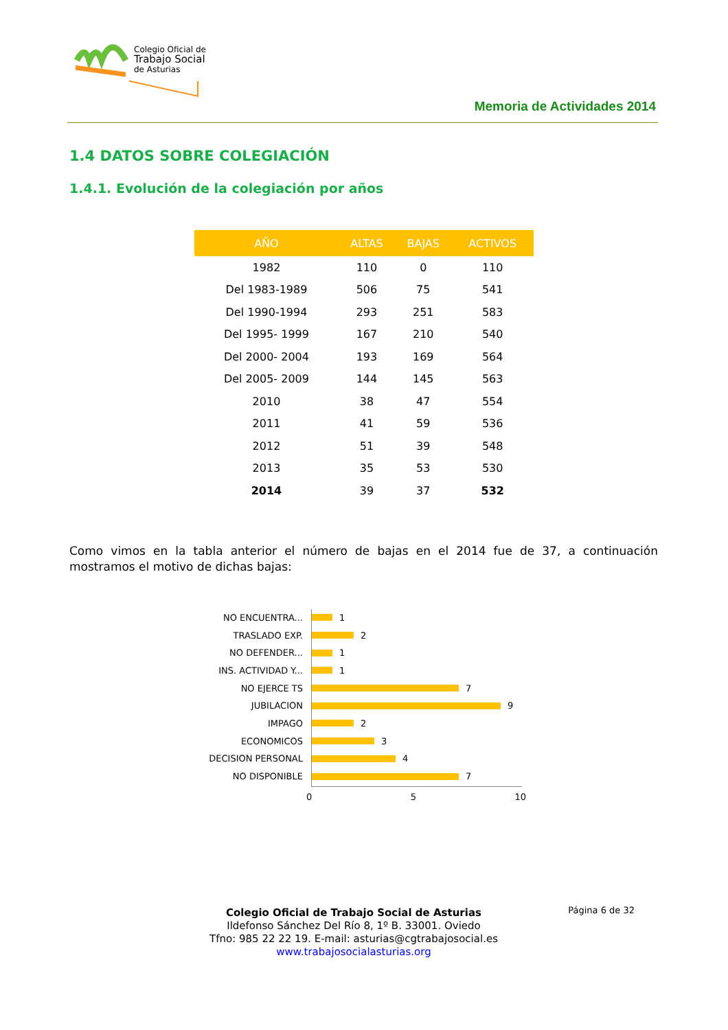Colegio Oficial de
Trabajo Social
de Asturias
Memoria de Actividades 2014
1.4 DATOS SOBRE COLEGIACIÓN
1.4.1. Evolución de la colegiación por años
| AÑO | ALTAS | BAJAS | ACTIVOS |
| --- | --- | --- | --- |
| 1982 | 110 | 0 | 110 |
| Del 1983-1989 | 506 | 75 | 541 |
| Del 1990-1994 | 293 | 251 | 583 |
| Del 1995- 1999 | 167 | 210 | 540 |
| Del 2000- 2004 | 193 | 169 | 564 |
| Del 2005- 2009 | 144 | 145 | 563 |
| 2010 | 38 | 47 | 554 |
| 2011 | 41 | 59 | 536 |
| 2012 | 51 | 39 | 548 |
| 2013 | 35 | 53 | 530 |
| 2014 | 39 | 37 | 532 |
Como vimos en la tabla anterior el número de bajas en el 2014 fue de 37, a continuación mostramos el motivo de dichas bajas:
NO ENCUENTRA... 1
TRASLADO EXP. 2
NO DEFENDER... 1
INS. ACTIVIDAD Y... 1
NO EJERCE TS 7
JUBILACION 9
IMPAGO 2
ECONOMICOS 3
DECISION PERSONAL 4
NO DISPONIBLE 7
0 5 10
Página 6 de 32
Colegio Oficial de Trabajo Social de Asturias
Ildefonso Sánchez Del Río 8, 1º B. 33001. Oviedo
Tfno: 985 22 22 19. E-mail: asturias@cgtrabajosocial.es
www.trabajosocialasturias.org